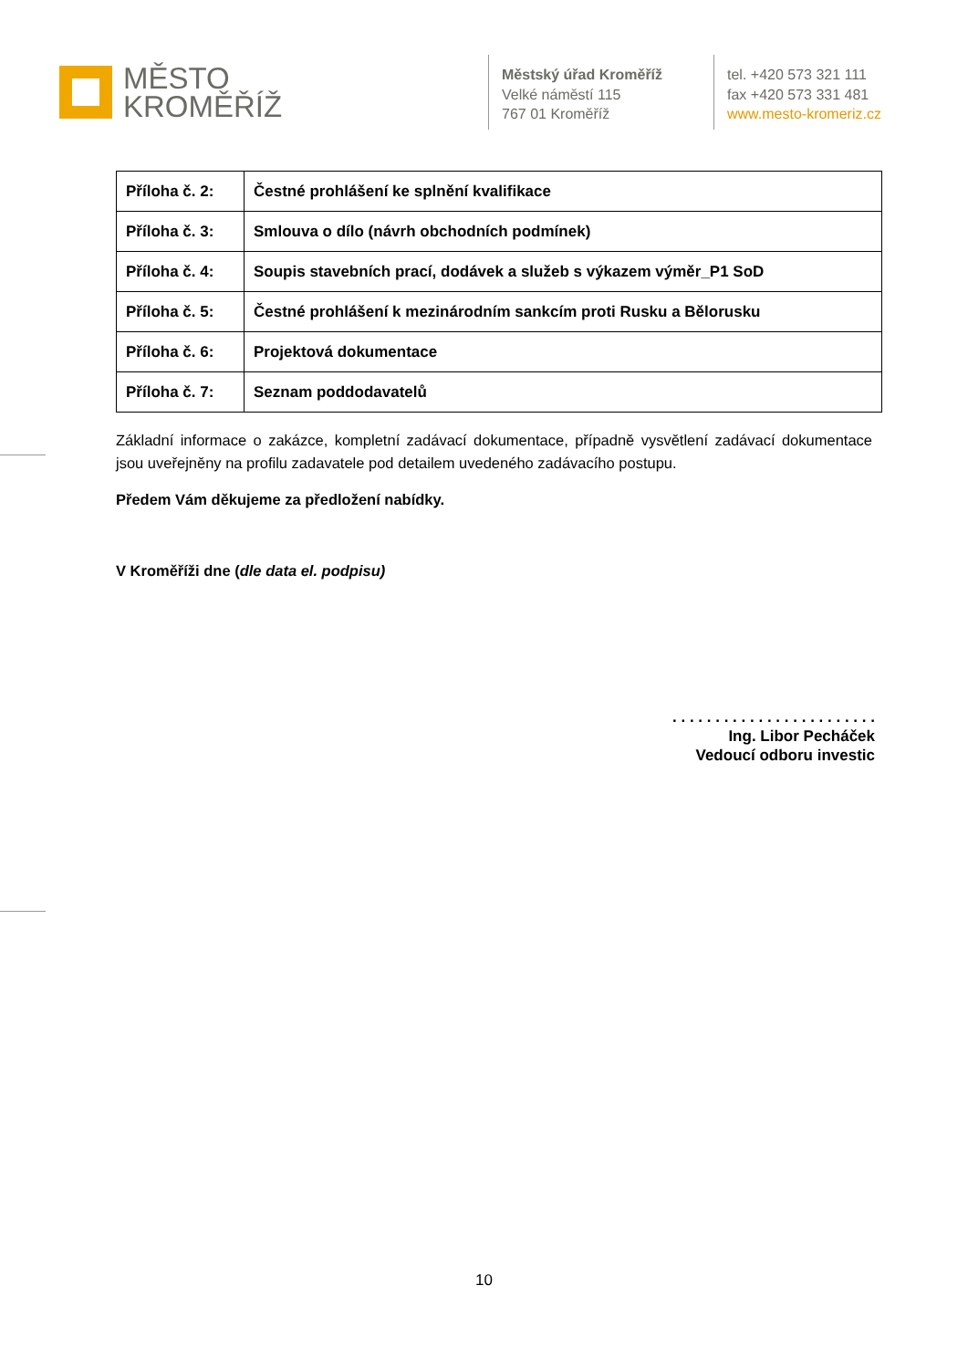MĚSTO
KROMĚŘÍŽ
Městský úřad Kroměříž
Velké náměstí 115
767 01 Kroměříž
tel. +420 573 321 111
fax +420 573 331 481
www.mesto-kromeriz.cz
| Příloha č. 2: | Čestné prohlášení ke splnění kvalifikace |
| Příloha č. 3: | Smlouva o dílo (návrh obchodních podmínek) |
| Příloha č. 4: | Soupis stavebních prací, dodávek a služeb s výkazem výměr_P1 SoD |
| Příloha č. 5: | Čestné prohlášení k mezinárodním sankcím proti Rusku a Bělorusku |
| Příloha č. 6: | Projektová dokumentace |
| Příloha č. 7: | Seznam poddodavatelů |
Základní informace o zakázce, kompletní zadávací dokumentace, případně vysvětlení zadávací dokumentace jsou uveřejněny na profilu zadavatele pod detailem uvedeného zadávacího postupu.
Předem Vám děkujeme za předložení nabídky.
V Kroměříži dne (dle data el. podpisu)
. . . . . . . . . . . . . . . . . . . . . . . .
Ing. Libor Pecháček
Vedoucí odboru investic
10